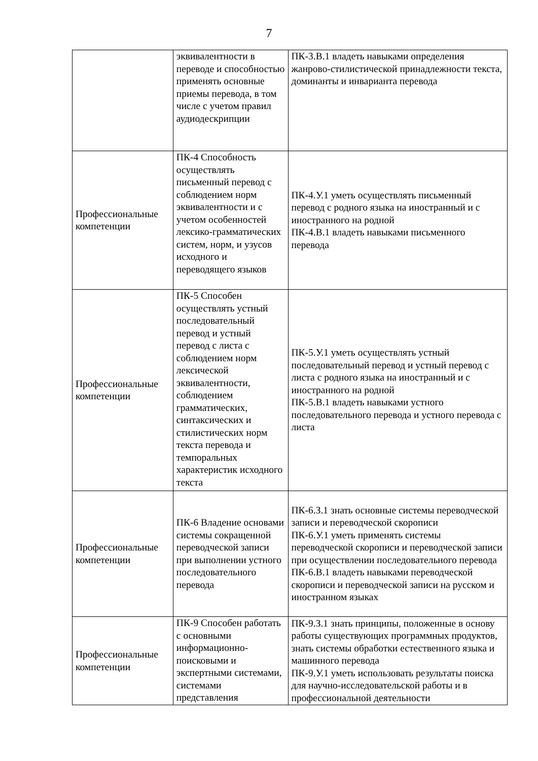7
| | эквивалентности в переводе и способностью применять основные приемы перевода, в том числе с учетом правил аудиодескрипции | ПК-3.В.1 владеть навыками определения жанрово-стилистической принадлежности текста, доминанты и инварианта перевода |
| Профессиональные компетенции | ПК-4 Способность осуществлять письменный перевод с соблюдением норм эквивалентности и с учетом особенностей лексико-грамматических систем, норм, и узусов исходного и переводящего языков | ПК-4.У.1 уметь осуществлять письменный перевод с родного языка на иностранный и с иностранного на родной ПК-4.В.1 владеть навыками письменного перевода |
| Профессиональные компетенции | ПК-5 Способен осуществлять устный последовательный перевод и устный перевод с листа с соблюдением норм лексической эквивалентности, соблюдением грамматических, синтаксических и стилистических норм текста перевода и темпоральных характеристик исходного текста | ПК-5.У.1 уметь осуществлять устный последовательный перевод и устный перевод с листа с родного языка на иностранный и с иностранного на родной ПК-5.В.1 владеть навыками устного последовательного перевода и устного перевода с листа |
| Профессиональные компетенции | ПК-6 Владение основами системы сокращенной переводческой записи при выполнении устного последовательного перевода | ПК-6.З.1 знать основные системы переводческой записи и переводческой скорописи ПК-6.У.1 уметь применять системы переводческой скорописи и переводческой записи при осуществлении последовательного перевода ПК-6.В.1 владеть навыками переводческой скорописи и переводческой записи на русском и иностранном языках |
| Профессиональные компетенции | ПК-9 Способен работать с основными информационно-поисковыми и экспертными системами, системами представления | ПК-9.З.1 знать принципы, положенные в основу работы существующих программных продуктов, знать системы обработки естественного языка и машинного перевода ПК-9.У.1 уметь использовать результаты поиска для научно-исследовательской работы и в профессиональной деятельности |